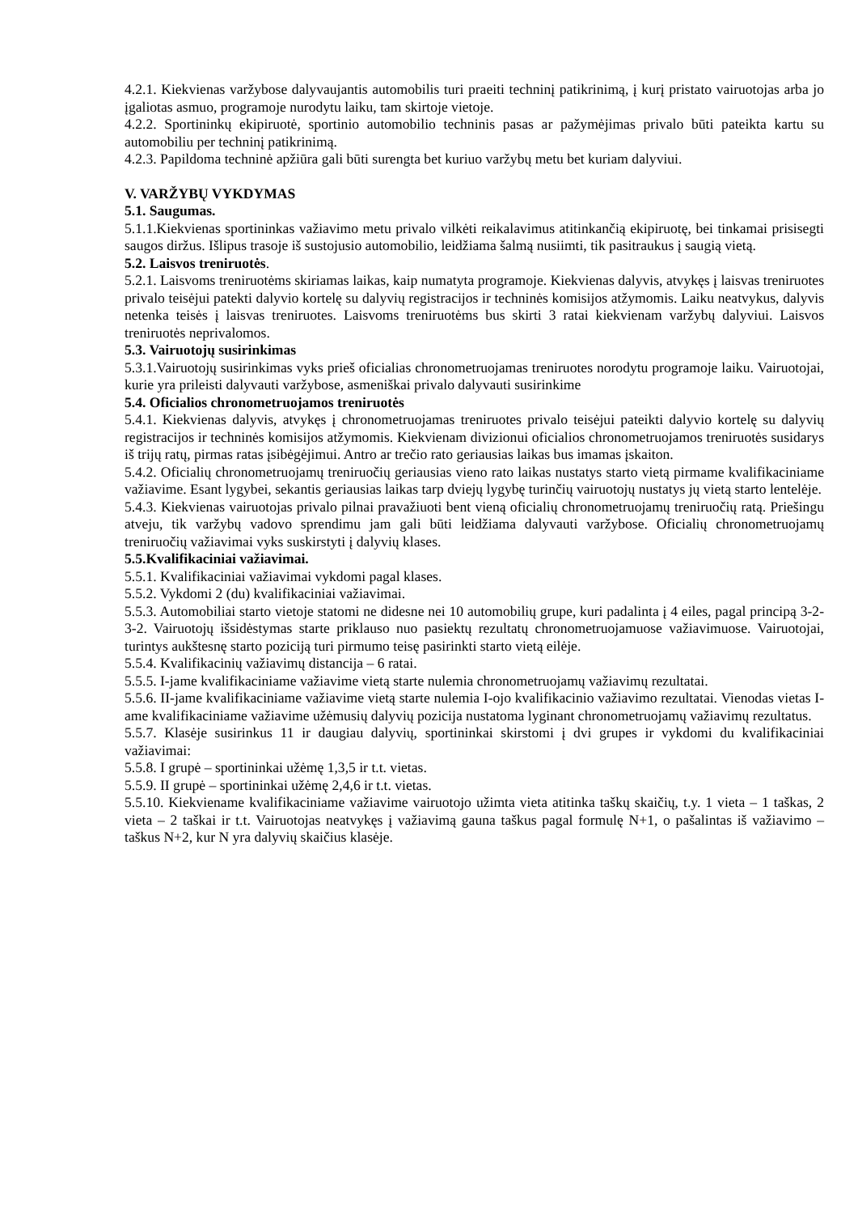4.2.1. Kiekvienas varžybose dalyvaujantis automobilis turi praeiti techninį patikrinimą, į kurį pristato vairuotojas arba jo įgaliotas asmuo, programoje nurodytu laiku, tam skirtoje vietoje.
4.2.2. Sportininkų ekipiruotė, sportinio automobilio techninis pasas ar pažymėjimas privalo būti pateikta kartu su automobiliu per techninį patikrinimą.
4.2.3. Papildoma techninė apžiūra gali būti surengta bet kuriuo varžybų metu bet kuriam dalyviui.
V. VARŽYBŲ VYKDYMAS
5.1. Saugumas.
5.1.1.Kiekvienas sportininkas važiavimo metu privalo vilkėti reikalavimus atitinkančią ekipiruotę, bei tinkamai prisisegti saugos diržus. Išlipus trasoje iš sustojusio automobilio, leidžiama šalmą nusiimti, tik pasitraukus į saugią vietą.
5.2. Laisvos treniruotės.
5.2.1. Laisvoms treniruotėms skiriamas laikas, kaip numatyta programoje. Kiekvienas dalyvis, atvykęs į laisvas treniruotes privalo teisėjui patekti dalyvio kortelę su dalyvių registracijos ir techninės komisijos atžymomis. Laiku neatvykus, dalyvis netenka teisės į laisvas treniruotes. Laisvoms treniruotėms bus skirti 3 ratai kiekvienam varžybų dalyviui. Laisvos treniruotės neprivalomos.
5.3. Vairuotojų susirinkimas
5.3.1.Vairuotojų susirinkimas vyks prieš oficialias chronometruojamas treniruotes norodytu programoje laiku. Vairuotojai, kurie yra prileisti dalyvauti varžybose, asmeniškai privalo dalyvauti susirinkime
5.4. Oficialios chronometruojamos treniruotės
5.4.1. Kiekvienas dalyvis, atvykęs į chronometruojamas treniruotes privalo teisėjui pateikti dalyvio kortelę su dalyvių registracijos ir techninės komisijos atžymomis. Kiekvienam divizionui oficialios chronometruojamos treniruotės susidarys iš trijų ratų, pirmas ratas įsibėgėjimui. Antro ar trečio rato geriausias laikas bus imamas įskaiton.
5.4.2. Oficialių chronometruojamų treniruočių geriausias vieno rato laikas nustatys starto vietą pirmame kvalifikaciniame važiavime. Esant lygybei, sekantis geriausias laikas tarp dviejų lygybę turinčių vairuotojų nustatys jų vietą starto lentelėje.
5.4.3. Kiekvienas vairuotojas privalo pilnai pravažiuoti bent vieną oficialių chronometruojamų treniruočių ratą. Priešingu atveju, tik varžybų vadovo sprendimu jam gali būti leidžiama dalyvauti varžybose. Oficialių chronometruojamų treniruočių važiavimai vyks suskirstyti į dalyvių klases.
5.5.Kvalifikaciniai važiavimai.
5.5.1. Kvalifikaciniai važiavimai vykdomi pagal klases.
5.5.2. Vykdomi 2 (du) kvalifikaciniai važiavimai.
5.5.3. Automobiliai starto vietoje statomi ne didesne nei 10 automobilių grupe, kuri padalinta į 4 eiles, pagal principą 3-2-3-2. Vairuotojų išsidėstymas starte priklauso nuo pasiektų rezultatų chronometruojamuose važiavimuose. Vairuotojai, turintys aukštesnę starto poziciją turi pirmumo teisę pasirinkti starto vietą eilėje.
5.5.4. Kvalifikacinių važiavimų distancija – 6 ratai.
5.5.5. I-jame kvalifikaciniame važiavime vietą starte nulemia chronometruojamų važiavimų rezultatai.
5.5.6. II-jame kvalifikaciniame važiavime vietą starte nulemia I-ojo kvalifikacinio važiavimo rezultatai. Vienodas vietas I-ame kvalifikaciniame važiavime užėmusių dalyvių pozicija nustatoma lyginant chronometruojamų važiavimų rezultatus.
5.5.7. Klasėje susirinkus 11 ir daugiau dalyvių, sportininkai skirstomi į dvi grupes ir vykdomi du kvalifikaciniai važiavimai:
5.5.8. I grupė – sportininkai užėmę 1,3,5 ir t.t. vietas.
5.5.9. II grupė – sportininkai užėmę 2,4,6 ir t.t. vietas.
5.5.10. Kiekviename kvalifikaciniame važiavime vairuotojo užimta vieta atitinka taškų skaičių, t.y. 1 vieta – 1 taškas, 2 vieta – 2 taškai ir t.t. Vairuotojas neatvykęs į važiavimą gauna taškus pagal formulę N+1, o pašalintas iš važiavimo – taškus N+2, kur N yra dalyvių skaičius klasėje.